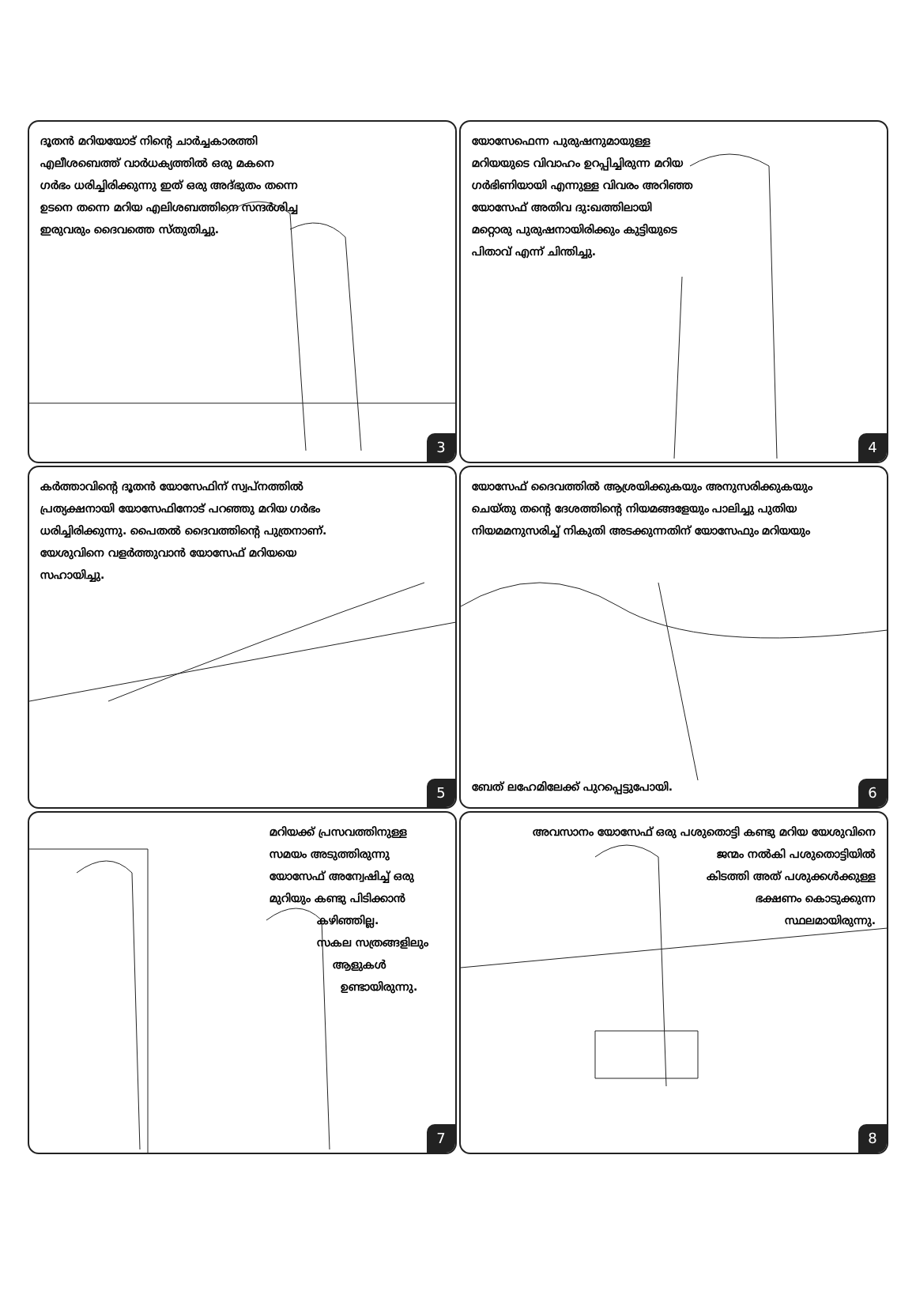ദൂതൻ മറിയയോട് നിന്റെ ചാർച്ചകാരത്തി എലീശബെത്ത് വാർധക്യത്തിൽ ഒരു മകനെ ഗർഭം ധരിച്ചിരിക്കുന്നു ഇത് ഒരു അദ്ഭുതം തന്നെ ഉടനെ തന്നെ മറിയ എലിശബത്തിനെ സന്ദർശിച്ച ഇരുവരും ദൈവത്തെ സ്തുതിച്ചു.
3
യോസേഫെന്ന പുരുഷനുമായുള്ള മറിയയുടെ വിവാഹം ഉറപ്പിച്ചിരുന്ന മറിയ ഗർഭിണിയായി എന്നുള്ള വിവരം അറിഞ്ഞ യോസേഫ് അതിവ ദു:ഖത്തിലായി മറ്റൊരു പുരുഷനായിരിക്കും കുട്ടിയുടെ പിതാവ് എന്ന് ചിന്തിച്ചു.
4
കർത്താവിന്റെ ദൂതൻ യോസേഫിന് സ്വപ്നത്തിൽ പ്രത്യക്ഷനായി യോസേഫിനോട് പറഞ്ഞു മറിയ ഗർഭം ധരിച്ചിരിക്കുന്നു. പൈതൽ ദൈവത്തിന്റെ പുത്രനാണ്. യേശുവിനെ വളർത്തുവാൻ യോസേഫ് മറിയയെ സഹായിച്ചു.
5
യോസേഫ് ദൈവത്തിൽ ആശ്രയിക്കുകയും അനുസരിക്കുകയും ചെയ്തു തന്റെ ദേശത്തിന്റെ നിയമങ്ങളേയും പാലിച്ചു പുതിയ നിയമമനുസരിച്ച് നികുതി അടക്കുന്നതിന് യോസേഫും മറിയയും
ബേത് ലഹേമിലേക്ക് പുറപ്പെട്ടുപോയി.
6
മറിയക്ക് പ്രസവത്തിനുള്ള സമയം അടുത്തിരുന്നു യോസേഫ് അന്വേഷിച്ച് ഒരു മുറിയും കണ്ടു പിടിക്കാൻ
കഴിഞ്ഞില്ല.
സകല സത്രങ്ങളിലും
ആളുകൾ
ഉണ്ടായിരുന്നു.
7
അവസാനം യോസേഫ് ഒരു പശുതൊട്ടി കണ്ടു മറിയ യേശുവിനെ
ജന്മം നൽകി പശുതൊട്ടിയിൽ
കിടത്തി അത് പശുക്കൾക്കുള്ള
ഭക്ഷണം കൊടുക്കുന്ന
സ്ഥലമായിരുന്നു.
8